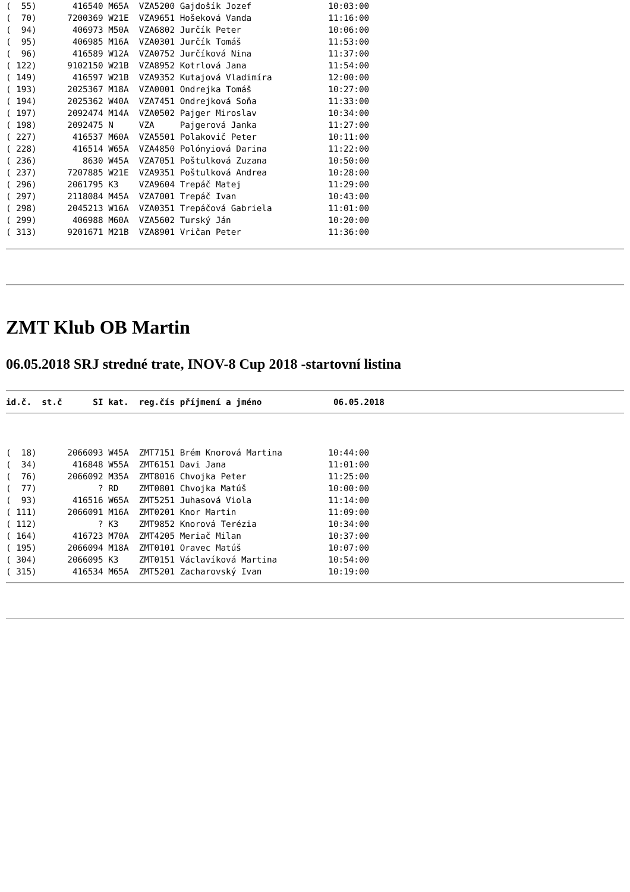(  55)       416540 M65A  VZA5200 Gajdošík Jozef               10:03:00
(  70)      7200369 W21E  VZA9651 Hošeková Vanda               11:16:00
(  94)       406973 M50A  VZA6802 Jurčík Peter                 10:06:00
(  95)       406985 M16A  VZA0301 Jurčík Tomáš                 11:53:00
(  96)       416589 W12A  VZA0752 Jurčíková Nina               11:37:00
( 122)      9102150 W21B  VZA8952 Kotrlová Jana                11:54:00
( 149)       416597 W21B  VZA9352 Kutajová Vladimíra           12:00:00
( 193)      2025367 M18A  VZA0001 Ondrejka Tomáš               10:27:00
( 194)      2025362 W40A  VZA7451 Ondrejková Soňa              11:33:00
( 197)      2092474 M14A  VZA0502 Pajger Miroslav              10:34:00
( 198)      2092475 N     VZA     Pajgerová Janka              11:27:00
( 227)       416537 M60A  VZA5501 Polakovič Peter              10:11:00
( 228)       416514 W65A  VZA4850 Polónyiová Darina            11:22:00
( 236)         8630 W45A  VZA7051 Poštulková Zuzana            10:50:00
( 237)      7207885 W21E  VZA9351 Poštulková Andrea            10:28:00
( 296)      2061795 K3    VZA9604 Trepáč Matej                 11:29:00
( 297)      2118084 M45A  VZA7001 Trepáč Ivan                  10:43:00
( 298)      2045213 W16A  VZA0351 Trepáčová Gabriela           11:01:00
( 299)       406988 M60A  VZA5602 Turský Ján                   10:20:00
( 313)      9201671 M21B  VZA8901 Vričan Peter                 11:36:00
ZMT Klub OB Martin
06.05.2018 SRJ stredné trate, INOV-8 Cup 2018 -startovní listina
id.č.  st.č      SI kat.  reg.čís příjmení a jméno              06.05.2018
(  18)      2066093 W45A  ZMT7151 Brém Knorová Martina         10:44:00
(  34)       416848 W55A  ZMT6151 Davi Jana                    11:01:00
(  76)      2066092 M35A  ZMT8016 Chvojka Peter                11:25:00
(  77)            ? RD    ZMT0801 Chvojka Matúš                10:00:00
(  93)       416516 W65A  ZMT5251 Juhasová Viola               11:14:00
( 111)      2066091 M16A  ZMT0201 Knor Martin                  11:09:00
( 112)            ? K3    ZMT9852 Knorová Terézia              10:34:00
( 164)       416723 M70A  ZMT4205 Meriač Milan                 10:37:00
( 195)      2066094 M18A  ZMT0101 Oravec Matúš                 10:07:00
( 304)      2066095 K3    ZMT0151 Václavíková Martina          10:54:00
( 315)       416534 M65A  ZMT5201 Zacharovský Ivan             10:19:00